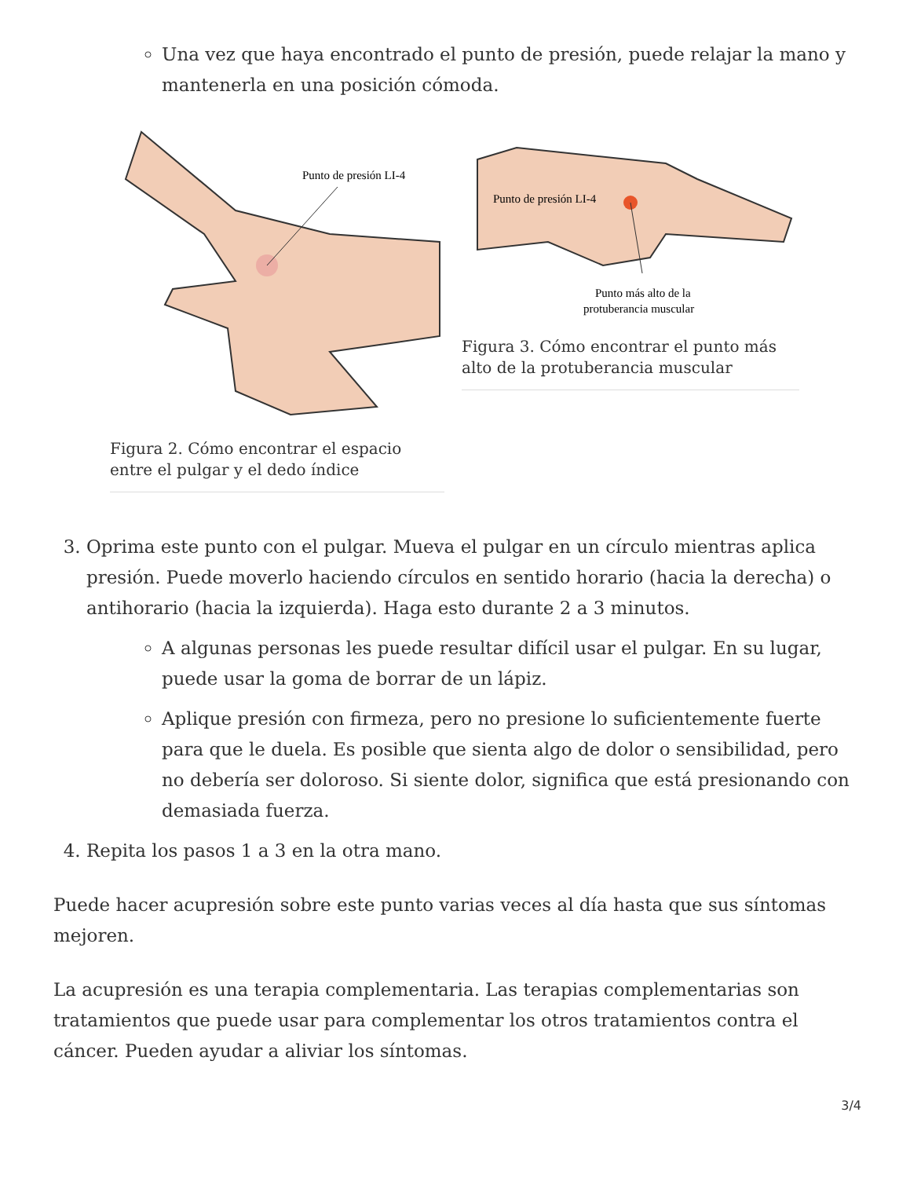Una vez que haya encontrado el punto de presión, puede relajar la mano y mantenerla en una posición cómoda.
Punto de presión LI-4
Figura 2. Cómo encontrar el espacio entre el pulgar y el dedo índice
Punto de presión LI-4
Punto más alto de la
protuberancia muscular
Figura 3. Cómo encontrar el punto más alto de la protuberancia muscular
3. Oprima este punto con el pulgar. Mueva el pulgar en un círculo mientras aplica presión. Puede moverlo haciendo círculos en sentido horario (hacia la derecha) o antihorario (hacia la izquierda). Haga esto durante 2 a 3 minutos.
A algunas personas les puede resultar difícil usar el pulgar. En su lugar, puede usar la goma de borrar de un lápiz.
Aplique presión con firmeza, pero no presione lo suficientemente fuerte para que le duela. Es posible que sienta algo de dolor o sensibilidad, pero no debería ser doloroso. Si siente dolor, significa que está presionando con demasiada fuerza.
4. Repita los pasos 1 a 3 en la otra mano.
Puede hacer acupresión sobre este punto varias veces al día hasta que sus síntomas mejoren.
La acupresión es una terapia complementaria. Las terapias complementarias son tratamientos que puede usar para complementar los otros tratamientos contra el cáncer. Pueden ayudar a aliviar los síntomas.
3/4